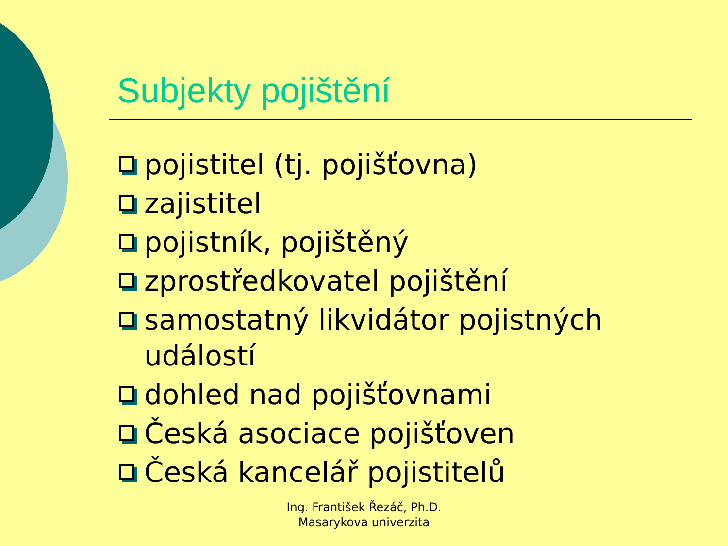Subjekty pojištění
pojistitel (tj. pojišťovna)
zajistitel
pojistník, pojištěný
zprostředkovatel pojištění
samostatný likvidátor pojistných událostí
dohled nad pojišťovnami
Česká asociace pojišťoven
Česká kancelář pojistitelů
Ing. František Řezáč, Ph.D.
Masarykova univerzita